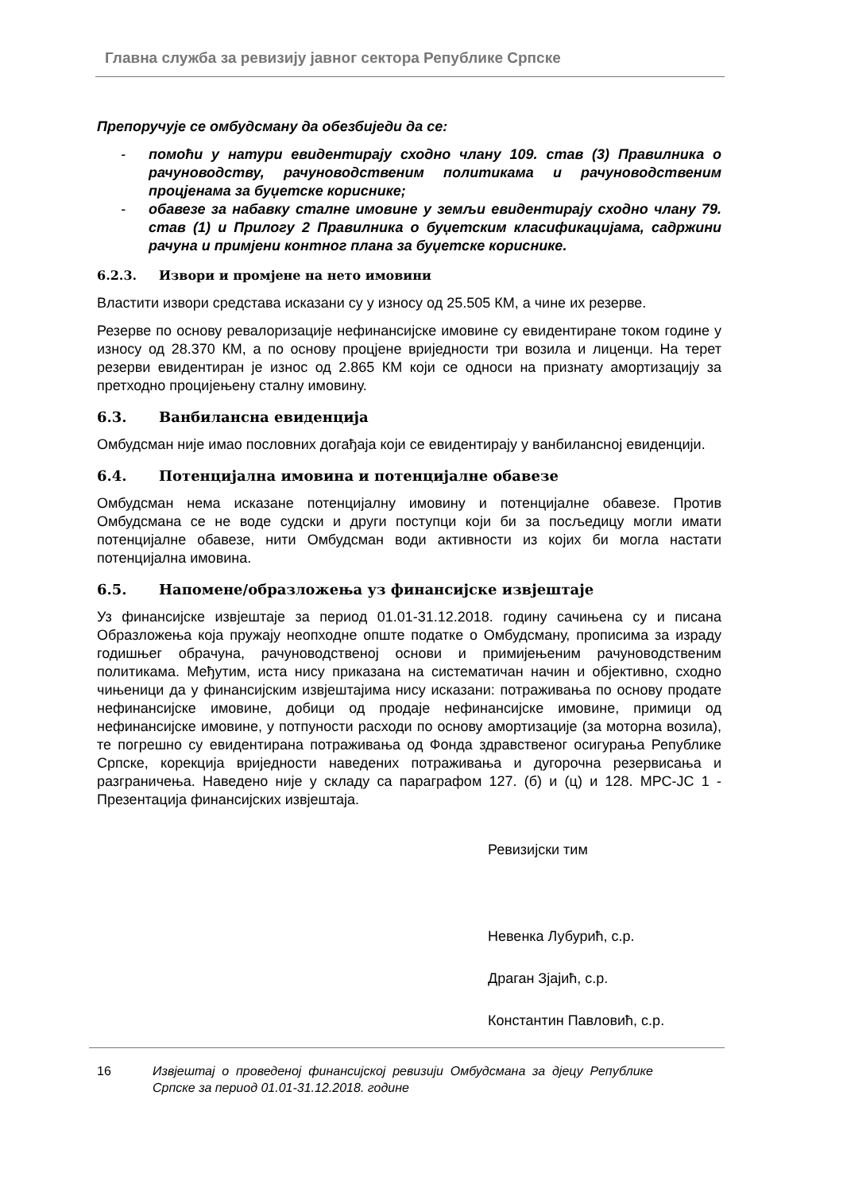Главна служба за ревизију јавног сектора Републике Српске
Препоручује се омбудсману да обезбиједи да се:
- помоћи у натури евидентирају сходно члану 109. став (3) Правилника о рачуноводству, рачуноводственим политикама и рачуноводственим процјенама за буџетске кориснике;
- обавезе за набавку сталне имовине у земљи евидентирају сходно члану 79. став (1) и Прилогу 2 Правилника о буџетским класификацијама, садржини рачуна и примјени контног плана за буџетске кориснике.
6.2.3. Извори и промјене на нето имовини
Властити извори средстава исказани су у износу од 25.505 КМ, а чине их резерве.
Резерве по основу ревалоризације нефинансијске имовине су евидентиране током године у износу од 28.370 КМ, а по основу процјене вриједности три возила и лиценци. На терет резерви евидентиран је износ од 2.865 КМ који се односи на признату амортизацију за претходно процијењену сталну имовину.
6.3. Ванбилансна евиденција
Омбудсман није имао пословних догађаја који се евидентирају у ванбилансној евиденцији.
6.4. Потенцијална имовина и потенцијалне обавезе
Омбудсман нема исказане потенцијалну имовину и потенцијалне обавезе. Против Омбудсмана се не воде судски и други поступци који би за посљедицу могли имати потенцијалне обавезе, нити Омбудсман води активности из којих би могла настати потенцијална имовина.
6.5. Напомене/образложења уз финансијске извјештаје
Уз финансијске извјештаје за период 01.01-31.12.2018. годину сачињена су и писана Образложења која пружају неопходне опште податке о Омбудсману, прописима за израду годишњег обрачуна, рачуноводственој основи и примијењеним рачуноводственим политикама. Међутим, иста нису приказана на систематичан начин и објективно, сходно чињеници да у финансијским извјештајима нису исказани: потраживања по основу продате нефинансијске имовине, добици од продаје нефинансијске имовине, примици од нефинансијске имовине, у потпуности расходи по основу амортизације (за моторна возила), те погрешно су евидентирана потраживања од Фонда здравственог осигурања Републике Српске, корекција вриједности наведених потраживања и дугорочна резервисања и разграничења. Наведено није у складу са параграфом 127. (б) и (ц) и 128. МРС-ЈС 1 - Презентација финансијских извјештаја.
Ревизијски тим
Невенка Лубурић, с.р.
Драган Зјајић, с.р.
Константин Павловић, с.р.
16 Извјештај о проведеној финансијској ревизији Омбудсмана за дјецу Републике Српске за период 01.01-31.12.2018. године